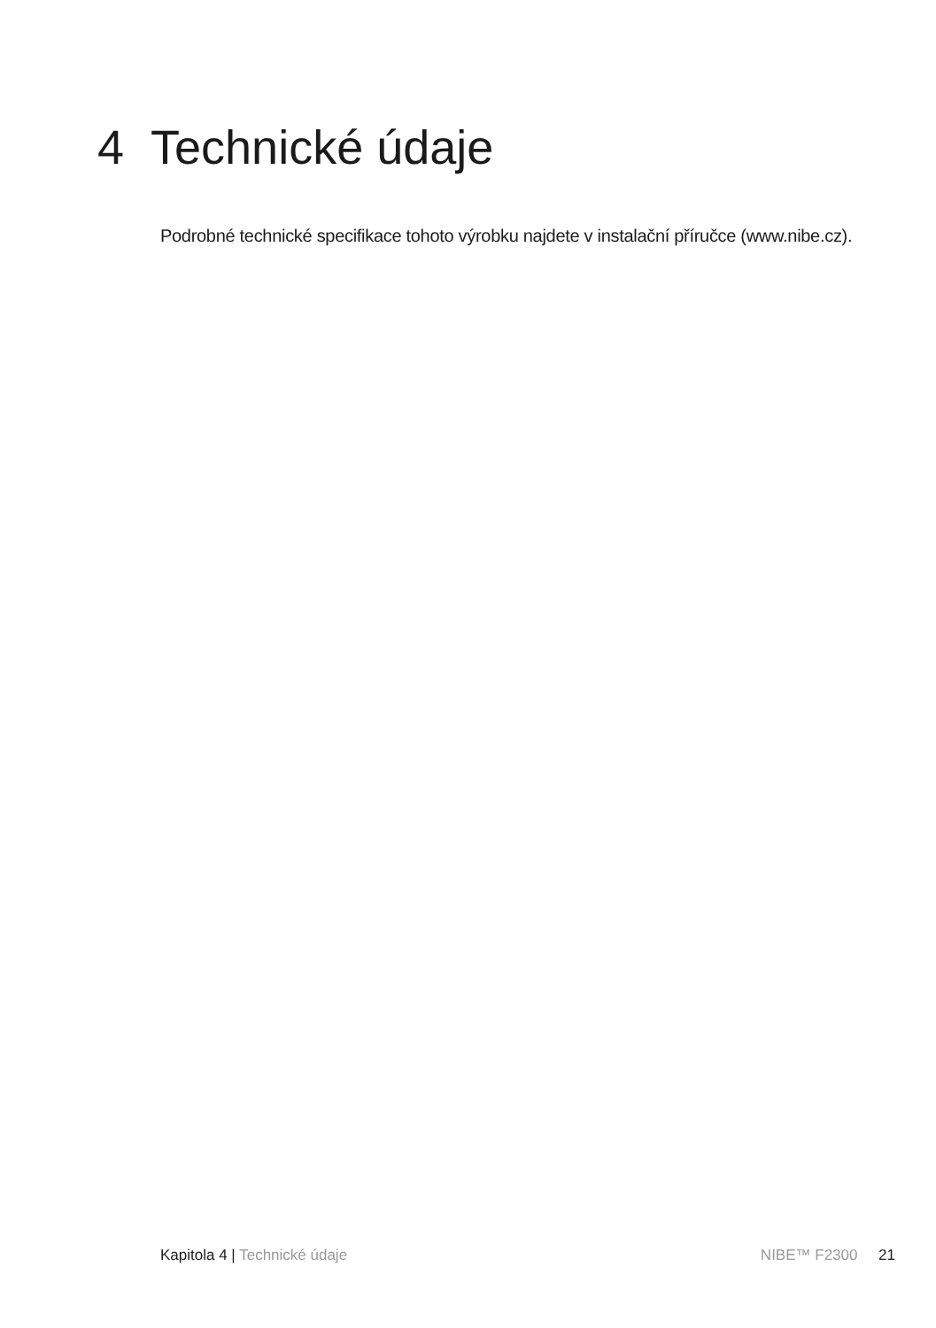4 Technické údaje
Podrobné technické specifikace tohoto výrobku najdete v instalační příručce (www.nibe.cz).
Kapitola 4 | Technické údaje NIBE™ F2300 21